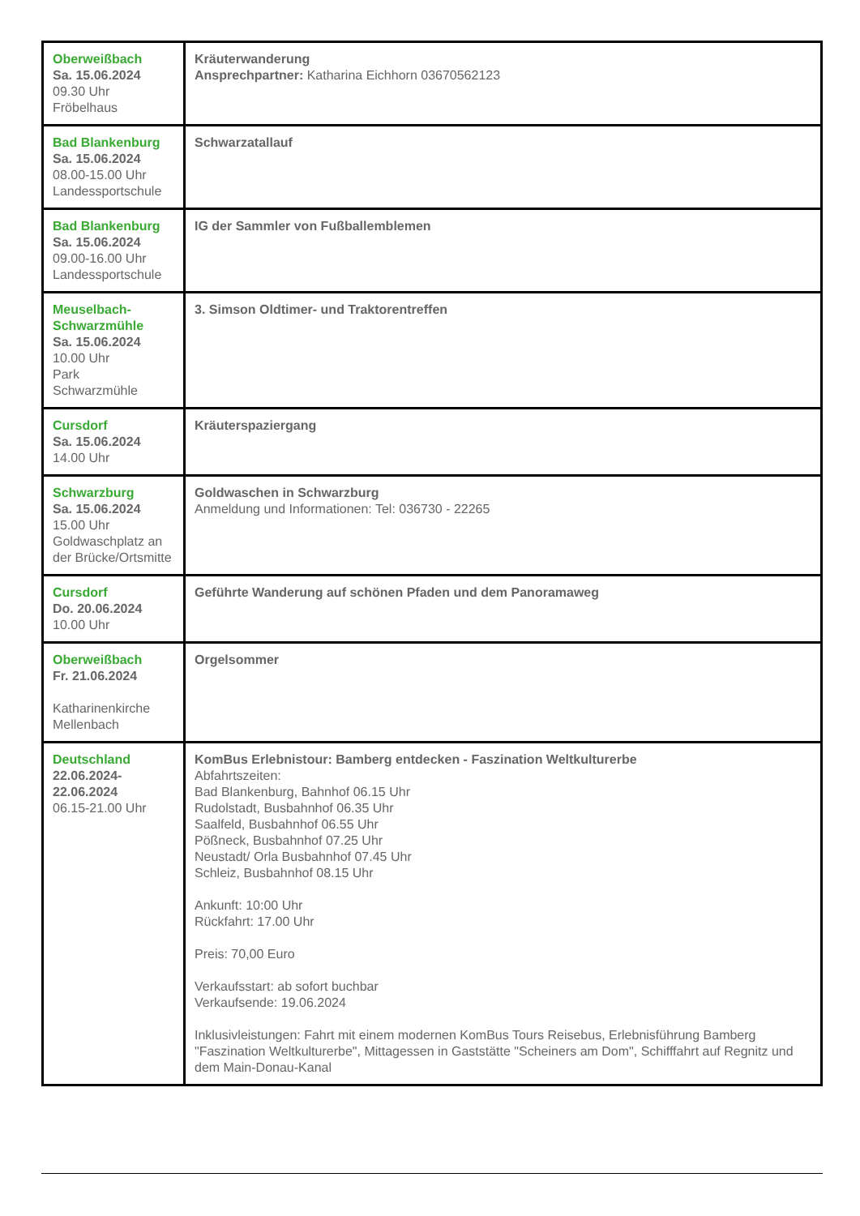| Oberweißbach Sa. 15.06.2024 09.30 Uhr Fröbelhaus | Kräuterwanderung Ansprechpartner: Katharina Eichhorn 03670562123 |
| Bad Blankenburg Sa. 15.06.2024 08.00-15.00 Uhr Landessportschule | Schwarzatallauf |
| Bad Blankenburg Sa. 15.06.2024 09.00-16.00 Uhr Landessportschule | IG der Sammler von Fußballemblemen |
| Meuselbach-Schwarzmühle Sa. 15.06.2024 10.00 Uhr Park Schwarzmühle | 3. Simson Oldtimer- und Traktorentreffen |
| Cursdorf Sa. 15.06.2024 14.00 Uhr | Kräuterspaziergang |
| Schwarzburg Sa. 15.06.2024 15.00 Uhr Goldwaschplatz an der Brücke/Ortsmitte | Goldwaschen in Schwarzburg Anmeldung und Informationen: Tel: 036730 - 22265 |
| Cursdorf Do. 20.06.2024 10.00 Uhr | Geführte Wanderung auf schönen Pfaden und dem Panoramaweg |
| Oberweißbach Fr. 21.06.2024 Katharinenkirche Mellenbach | Orgelsommer |
| Deutschland 22.06.2024-22.06.2024 06.15-21.00 Uhr | KomBus Erlebnistour: Bamberg entdecken - Faszination Weltkulturerbe Abfahrtszeiten: Bad Blankenburg, Bahnhof 06.15 Uhr Rudolstadt, Busbahnhof 06.35 Uhr Saalfeld, Busbahnhof 06.55 Uhr Pößneck, Busbahnhof 07.25 Uhr Neustadt/ Orla Busbahnhof 07.45 Uhr Schleiz, Busbahnhof 08.15 Uhr Ankunft: 10:00 Uhr Rückfahrt: 17.00 Uhr Preis: 70,00 Euro Verkaufsstart: ab sofort buchbar Verkaufsende: 19.06.2024 Inklusivleistungen: Fahrt mit einem modernen KomBus Tours Reisebus, Erlebnisführung Bamberg "Faszination Weltkulturerbe", Mittagessen in Gaststätte "Scheiners am Dom", Schifffahrt auf Regnitz und dem Main-Donau-Kanal |